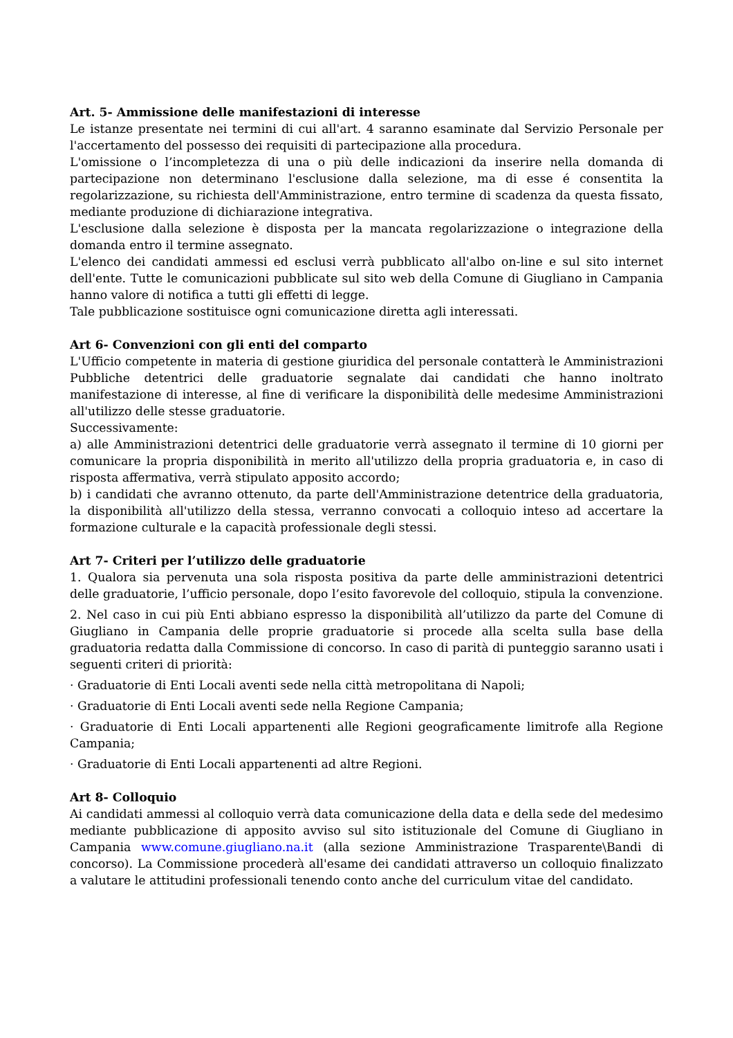Art. 5- Ammissione delle manifestazioni di interesse
Le istanze presentate nei termini di cui all'art. 4 saranno esaminate dal Servizio Personale per l'accertamento del possesso dei requisiti di partecipazione alla procedura.
L'omissione o l’incompletezza di una o più delle indicazioni da inserire nella domanda di partecipazione non determinano l'esclusione dalla selezione, ma di esse é consentita la regolarizzazione, su richiesta dell'Amministrazione, entro termine di scadenza da questa fissato, mediante produzione di dichiarazione integrativa.
L'esclusione dalla selezione è disposta per la mancata regolarizzazione o integrazione della domanda entro il termine assegnato.
L'elenco dei candidati ammessi ed esclusi verrà pubblicato all'albo on-line e sul sito internet dell'ente. Tutte le comunicazioni pubblicate sul sito web della Comune di Giugliano in Campania hanno valore di notifica a tutti gli effetti di legge.
Tale pubblicazione sostituisce ogni comunicazione diretta agli interessati.
Art 6- Convenzioni con gli enti del comparto
L'Ufficio competente in materia di gestione giuridica del personale contatterà le Amministrazioni Pubbliche detentrici delle graduatorie segnalate dai candidati che hanno inoltrato manifestazione di interesse, al fine di verificare la disponibilità delle medesime Amministrazioni all'utilizzo delle stesse graduatorie.
Successivamente:
a) alle Amministrazioni detentrici delle graduatorie verrà assegnato il termine di 10 giorni per comunicare la propria disponibilità in merito all'utilizzo della propria graduatoria e, in caso di risposta affermativa, verrà stipulato apposito accordo;
b) i candidati che avranno ottenuto, da parte dell'Amministrazione detentrice della graduatoria, la disponibilità all'utilizzo della stessa, verranno convocati a colloquio inteso ad accertare la formazione culturale e la capacità professionale degli stessi.
Art 7- Criteri per l’utilizzo delle graduatorie
1. Qualora sia pervenuta una sola risposta positiva da parte delle amministrazioni detentrici delle graduatorie, l’ufficio personale, dopo l’esito favorevole del colloquio, stipula la convenzione.
2. Nel caso in cui più Enti abbiano espresso la disponibilità all’utilizzo da parte del Comune di Giugliano in Campania delle proprie graduatorie si procede alla scelta sulla base della graduatoria redatta dalla Commissione di concorso. In caso di parità di punteggio saranno usati i seguenti criteri di priorità:
· Graduatorie di Enti Locali aventi sede nella città metropolitana di Napoli;
· Graduatorie di Enti Locali aventi sede nella Regione Campania;
· Graduatorie di Enti Locali appartenenti alle Regioni geograficamente limitrofe alla Regione Campania;
· Graduatorie di Enti Locali appartenenti ad altre Regioni.
Art 8- Colloquio
Ai candidati ammessi al colloquio verrà data comunicazione della data e della sede del medesimo mediante pubblicazione di apposito avviso sul sito istituzionale del Comune di Giugliano in Campania www.comune.giugliano.na.it (alla sezione Amministrazione Trasparente\Bandi di concorso). La Commissione procederà all'esame dei candidati attraverso un colloquio finalizzato a valutare le attitudini professionali tenendo conto anche del curriculum vitae del candidato.